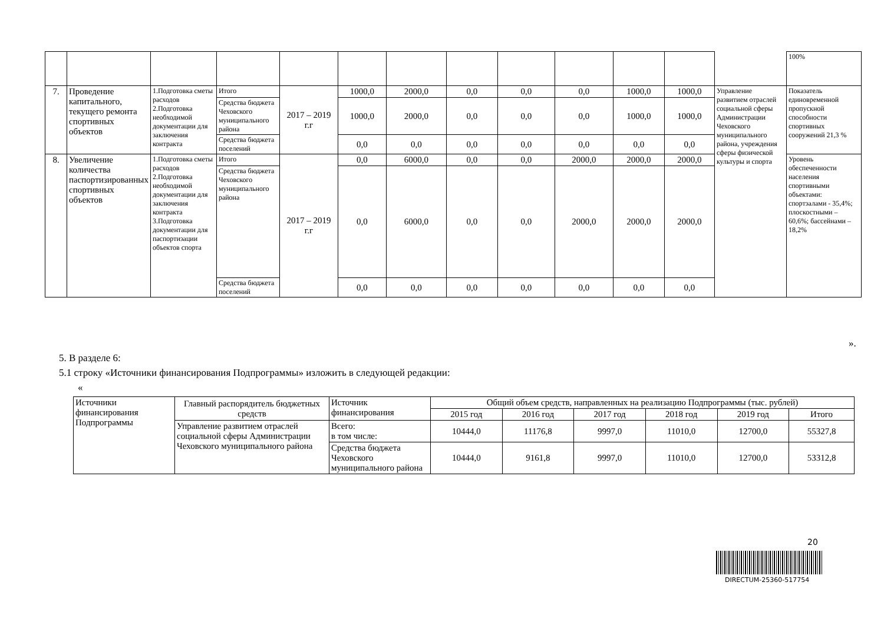| | | | | | | | | | | | | | 100% |
| 7. | Проведение капитального, текущего ремонта спортивных объектов | 1.Подготовка сметы расходов 2.Подготовка необходимой документации для заключения контракта | Итого | 2017 – 2019 г.г | 1000,0 | 2000,0 | 0,0 | 0,0 | 0,0 | 1000,0 | 1000,0 | Управление развитием отраслей социальной сферы Администрации Чеховского муниципального района, учреждения сферы физической культуры и спорта | Показатель единовременной пропускной способности спортивных сооружений 21,3 % |
| | | | Средства бюджета Чеховского муниципального района | | 1000,0 | 2000,0 | 0,0 | 0,0 | 0,0 | 1000,0 | 1000,0 | | |
| | | | Средства бюджета поселений | | 0,0 | 0,0 | 0,0 | 0,0 | 0,0 | 0,0 | 0,0 | | |
| 8. | Увеличение количества паспортизированных спортивных объектов | 1.Подготовка сметы расходов 2.Подготовка необходимой документации для заключения контракта 3.Подготовка документации для паспортизации объектов спорта | Итого | 2017 – 2019 г.г | 0,0 | 6000,0 | 0,0 | 0,0 | 2000,0 | 2000,0 | 2000,0 | | Уровень обеспеченности населения спортивными объектами: спортзалами - 35,4%; плоскостными – 60,6%; бассейнами – 18,2% |
| | | | Средства бюджета Чеховского муниципального района | | 0,0 | 6000,0 | 0,0 | 0,0 | 2000,0 | 2000,0 | 2000,0 | | |
| | | | Средства бюджета поселений | | 0,0 | 0,0 | 0,0 | 0,0 | 0,0 | 0,0 | 0,0 | | |
».
5. В разделе 6:
5.1 строку «Источники финансирования Подпрограммы» изложить в следующей редакции:
«
| Источники финансирования Подпрограммы | Главный распорядитель бюджетных средств | Источник финансирования | Общий объем средств, направленных на реализацию Подпрограммы (тыс. рублей) | | | | | |
| | | | 2015 год | 2016 год | 2017 год | 2018 год | 2019 год | Итого |
| | Управление развитием отраслей социальной сферы Администрации Чеховского муниципального района | Всего: в том числе: | 10444,0 | 11176,8 | 9997,0 | 11010,0 | 12700,0 | 55327,8 |
| | | Средства бюджета Чеховского муниципального района | 10444,0 | 9161,8 | 9997,0 | 11010,0 | 12700,0 | 53312,8 |
20
DIRECTUM-25360-517754